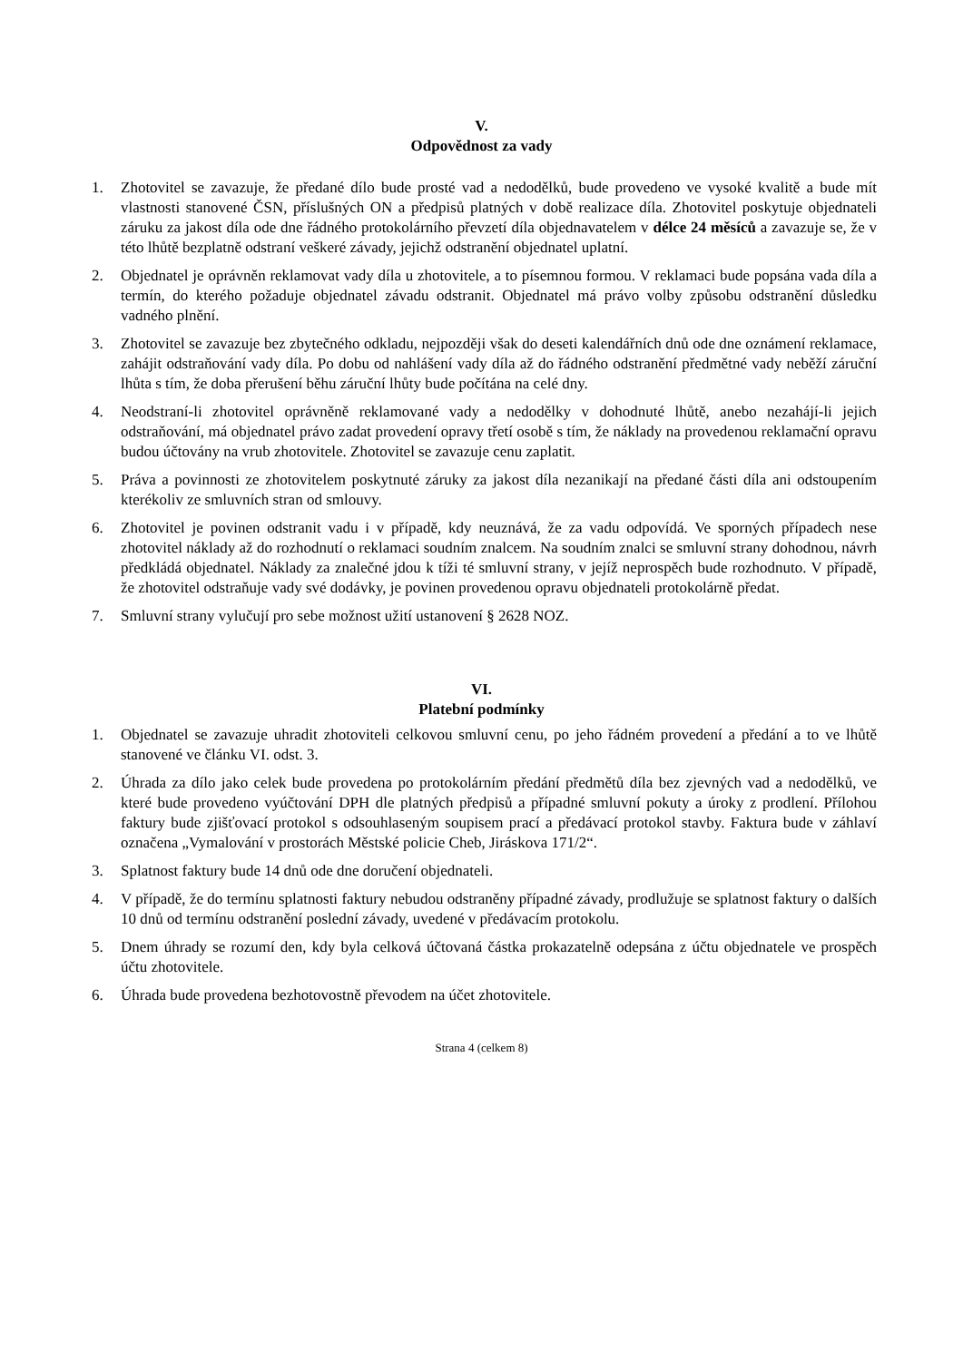V.
Odpovědnost za vady
1. Zhotovitel se zavazuje, že předané dílo bude prosté vad a nedodělků, bude provedeno ve vysoké kvalitě a bude mít vlastnosti stanovené ČSN, příslušných ON a předpisů platných v době realizace díla. Zhotovitel poskytuje objednateli záruku za jakost díla ode dne řádného protokolárního převzetí díla objednavatelem v délce 24 měsíců a zavazuje se, že v této lhůtě bezplatně odstraní veškeré závady, jejichž odstranění objednatel uplatní.
2. Objednatel je oprávněn reklamovat vady díla u zhotovitele, a to písemnou formou. V reklamaci bude popsána vada díla a termín, do kterého požaduje objednatel závadu odstranit. Objednatel má právo volby způsobu odstranění důsledku vadného plnění.
3. Zhotovitel se zavazuje bez zbytečného odkladu, nejpozději však do deseti kalendářních dnů ode dne oznámení reklamace, zahájit odstraňování vady díla. Po dobu od nahlášení vady díla až do řádného odstranění předmětné vady neběží záruční lhůta s tím, že doba přerušení běhu záruční lhůty bude počítána na celé dny.
4. Neodstraní-li zhotovitel oprávněně reklamované vady a nedodělky v dohodnuté lhůtě, anebo nezahájí-li jejich odstraňování, má objednatel právo zadat provedení opravy třetí osobě s tím, že náklady na provedenou reklamační opravu budou účtovány na vrub zhotovitele. Zhotovitel se zavazuje cenu zaplatit.
5. Práva a povinnosti ze zhotovitelem poskytnuté záruky za jakost díla nezanikají na předané části díla ani odstoupením kterékoliv ze smluvních stran od smlouvy.
6. Zhotovitel je povinen odstranit vadu i v případě, kdy neuznává, že za vadu odpovídá. Ve sporných případech nese zhotovitel náklady až do rozhodnutí o reklamaci soudním znalcem. Na soudním znalci se smluvní strany dohodnou, návrh předkládá objednatel. Náklady za znalečné jdou k tíži té smluvní strany, v jejíž neprospěch bude rozhodnuto. V případě, že zhotovitel odstraňuje vady své dodávky, je povinen provedenou opravu objednateli protokolárně předat.
7. Smluvní strany vylučují pro sebe možnost užití ustanovení § 2628 NOZ.
VI.
Platební podmínky
1. Objednatel se zavazuje uhradit zhotoviteli celkovou smluvní cenu, po jeho řádném provedení a předání a to ve lhůtě stanovené ve článku VI. odst. 3.
2. Úhrada za dílo jako celek bude provedena po protokolárním předání předmětů díla bez zjevných vad a nedodělků, ve které bude provedeno vyúčtování DPH dle platných předpisů a případné smluvní pokuty a úroky z prodlení. Přílohou faktury bude zjišťovací protokol s odsouhlaseným soupisem prací a předávací protokol stavby. Faktura bude v záhlaví označena „Vymalování v prostorách Městské policie Cheb, Jiráskova 171/2“.
3. Splatnost faktury bude 14 dnů ode dne doručení objednateli.
4. V případě, že do termínu splatnosti faktury nebudou odstraněny případné závady, prodlužuje se splatnost faktury o dalších 10 dnů od termínu odstranění poslední závady, uvedené v předávacím protokolu.
5. Dnem úhrady se rozumí den, kdy byla celková účtovaná částka prokazatelně odepsána z účtu objednatele ve prospěch účtu zhotovitele.
6. Úhrada bude provedena bezhotovostně převodem na účet zhotovitele.
Strana 4 (celkem 8)